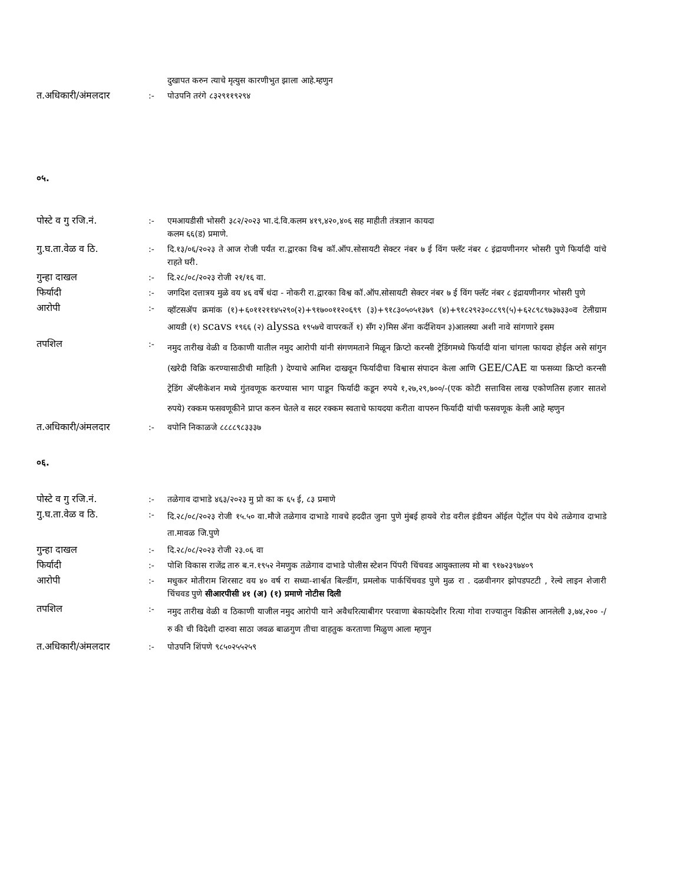दुखापत करुन त्याचे मृत्युस कारणीभुत झाला आहे.म्हणुन
त.अधिकारी/अंमलदार :- पोउपनि तरंगे ८३२९११९२९४
०५.
पोस्टे व गु रजि.नं. :- एमआयडीसी भोसरी ३८२/२०२३ भा.दं.वि.कलम ४१९,४२०,४०६ सह माहीती तंत्रज्ञान कायदा
कलम ६६(ड) प्रमाणे.
गु.घ.ता.वेळ व ठि. :- दि.१३/०६/२०२३ ते आज रोजी पर्यंत रा.द्वारका विश्व कॉ.ऑप.सोसायटी सेक्टर नंबर ७ ई विंग फ्लॅट नंबर ८ इंद्रायणीनगर भोसरी पुणे फिर्यादी यांचे राहते घरी.
गुन्हा दाखल :- दि.२८/०८/२०२३ रोजी २१/१६ वा.
फिर्यादी :- जगदिश दत्तात्रय मुळे वय ४६ वर्षे धंदा - नोकरी रा.द्वारका विश्व कॉ.ऑप.सोसायटी सेक्टर नंबर ७ ई विंग फ्लॅट नंबर ८ इंद्रायणीनगर भोसरी पुणे
आरोपी :-
व्हॉटसॲप क्रमांक (१)+६०११२११४५२९०(२)+९१७००११२०६९९ (३)+९१८३०५०५१३७९ (४)+९१८२९२३०८८९९(५)+६२८९८९७३७३३०व टेलीग्राम आयडी (१) scavs १९६६ (२) alyssa १९५७चे वापरकर्ते १) सँग २)मिस ॲना कर्दशियन ३)आलस्या अशी नावे सांगणारे इसम
तपशिल :-
नमुद तारीख वेळी व ठिकाणी यातील नमुद आरोपी यांनी संगणमताने मिळून क्रिप्टो करन्सी ट्रेडिंगमध्ये फिर्यादी यांना चांगला फायदा होईल असे सांगुन (खरेदी विक्रि करण्यासाठीची माहिती ) देण्याचे आमिश दाखवून फिर्यादीचा विश्वास संपादन केला आणि GEE/CAE या फसव्या क्रिप्टो करन्सी ट्रेडिंग ॲप्लीकेशन मध्ये गुंतवणूक करण्यास भाग पाडून फिर्यादी कडून रुपये १,२७,२९,७००/-(एक कोटी सत्ताविस लाख एकोणतिस हजार सातशे रुपये) रक्कम फसवणूकीने प्राप्त करुन घेतले व सदर रक्कम स्वताचे फायदया करीता वापरुन फिर्यादी यांची फसवणूक केली आहे म्हणुन
त.अधिकारी/अंमलदार :- वपोनि निकाळजे ८८८८९८३३३७
०६.
पोस्टे व गु रजि.नं. :- तळेगाव दाभाडे ४६३/२०२३ मु प्रो का क ६५ ई, ८३ प्रमाणे
गु.घ.ता.वेळ व ठि. :-
दि.२८/०८/२०२३ रोजी १५.५० वा.मौजे तळेगाव दाभाडे गावचे हददीत जुना पुणे मुंबई हायवे रोड वरील इंडीयन ऑईल पेट्रॉल पंप येथे तळेगाव दाभाडे ता.मावळ जि.पुणे
गुन्हा दाखल :- दि.२८/०८/२०२३ रोजी २३.०६ वा
फिर्यादी :- पोशि विकास राजेंद्र तारु ब.न.१९५२ नेमणुक तळेगाव दाभाडे पोलीस स्टेशन पिंपरी चिंचवड आयुक्तालय मो बा ९१७२३९७४०९
आरोपी :- मधुकर मोतीराम शिरसाट वय ४० वर्ष रा सध्या-शार्श्वत बिल्डींग, प्रमलोक पार्कचिंचवड पुणे मुळ रा . दळवीनगर झोपडपटटी , रेल्वे लाइन शेजारी चिंचवड पुणे सीआरपीसी ४१ (अ) (१) प्रमाणे नोटीस दिली
तपशिल :-
नमुद तारीख वेळी व ठिकाणी याजील नमुद आरोपी याने अवैधरित्याबीगर परवाणा बेकायदेशीर रित्या गोवा राज्यातुन विक्रीस आनलेली ३,७४,२०० -/ रु की ची विदेशी दारुवा साठा जवळ बाळगुण तीचा वाहतुक करताणा मिळुण आला म्हणुन
त.अधिकारी/अंमलदार :- पोउपनि शिंपणे ९८५०२५५२५९